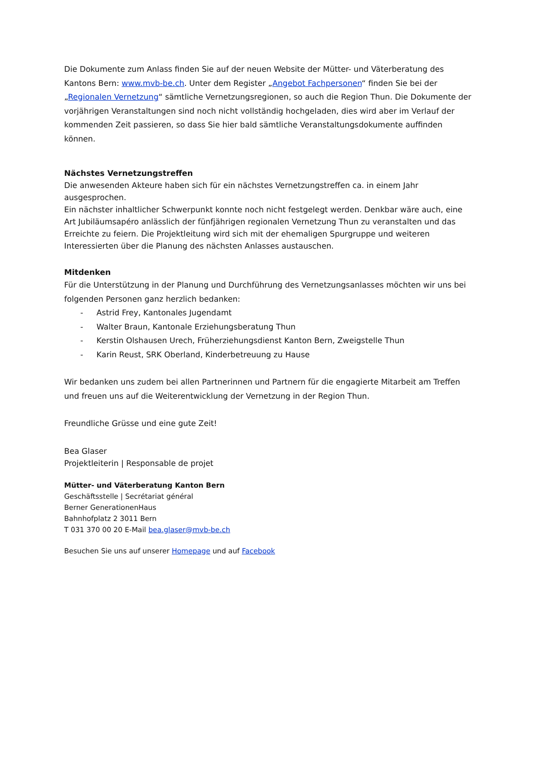Die Dokumente zum Anlass finden Sie auf der neuen Website der Mütter- und Väterberatung des Kantons Bern: www.mvb-be.ch. Unter dem Register „Angebot Fachpersonen“ finden Sie bei der „Regionalen Vernetzung“ sämtliche Vernetzungsregionen, so auch die Region Thun. Die Dokumente der vorjährigen Veranstaltungen sind noch nicht vollständig hochgeladen, dies wird aber im Verlauf der kommenden Zeit passieren, so dass Sie hier bald sämtliche Veranstaltungsdokumente auffinden können.
Nächstes Vernetzungstreffen
Die anwesenden Akteure haben sich für ein nächstes Vernetzungstreffen ca. in einem Jahr ausgesprochen.
Ein nächster inhaltlicher Schwerpunkt konnte noch nicht festgelegt werden. Denkbar wäre auch, eine Art Jubiläumsapéro anlässlich der fünfjährigen regionalen Vernetzung Thun zu veranstalten und das Erreichte zu feiern. Die Projektleitung wird sich mit der ehemaligen Spurgruppe und weiteren Interessierten über die Planung des nächsten Anlasses austauschen.
Mitdenken
Für die Unterstützung in der Planung und Durchführung des Vernetzungsanlasses möchten wir uns bei folgenden Personen ganz herzlich bedanken:
- Astrid Frey, Kantonales Jugendamt
- Walter Braun, Kantonale Erziehungsberatung Thun
- Kerstin Olshausen Urech, Früherziehungsdienst Kanton Bern, Zweigstelle Thun
- Karin Reust, SRK Oberland, Kinderbetreuung zu Hause
Wir bedanken uns zudem bei allen Partnerinnen und Partnern für die engagierte Mitarbeit am Treffen und freuen uns auf die Weiterentwicklung der Vernetzung in der Region Thun.
Freundliche Grüsse und eine gute Zeit!
Bea Glaser
Projektleiterin | Responsable de projet
Mütter- und Väterberatung Kanton Bern
Geschäftsstelle | Secrétariat général
Berner GenerationenHaus
Bahnhofplatz 2 3011 Bern
T 031 370 00 20 E-Mail bea.glaser@mvb-be.ch
Besuchen Sie uns auf unserer Homepage und auf Facebook